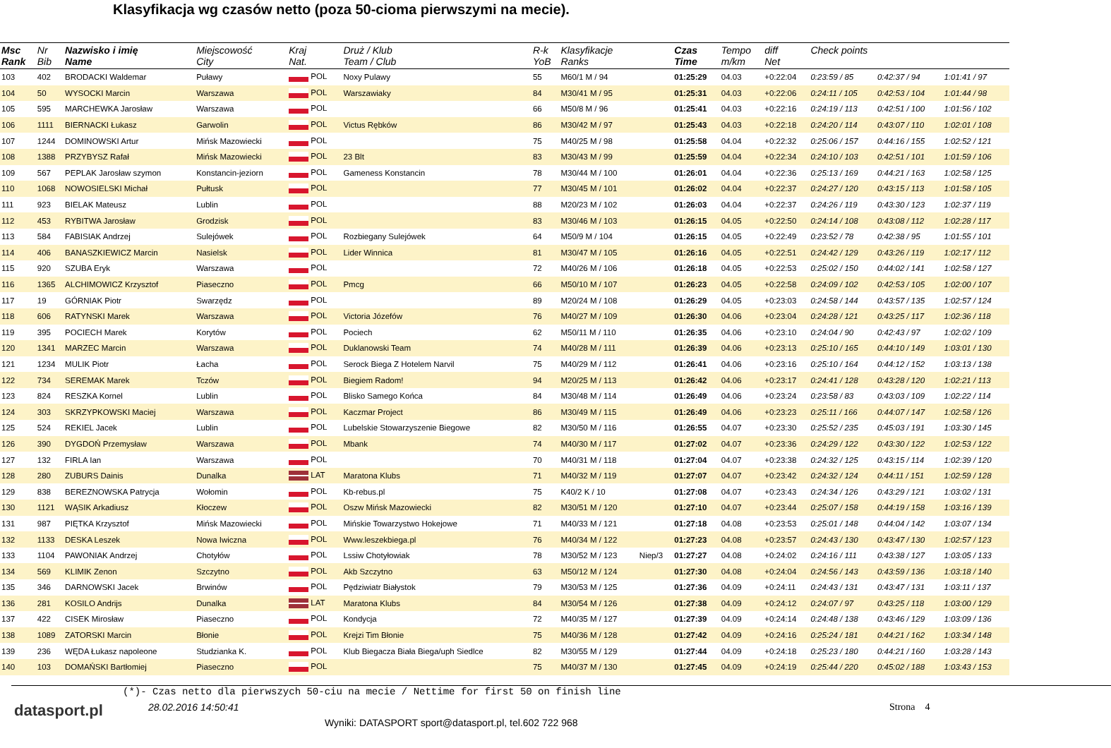Klasyfikacja wg czasów netto (poza 50-cioma pierwszymi na mecie).
| Msc Rank | Nr Bib | Nazwisko i imię Name | Miejscowość City | Kraj Nat. | Druż / Klub Team / Club | R-k YoB | Klasyfikacje Ranks | | Czas Time | Tempo m/km | diff Net | Check points | | |
| --- | --- | --- | --- | --- | --- | --- | --- | --- | --- | --- | --- | --- | --- | --- |
| 103 | 402 | BRODACKI Waldemar | Puławy | POL | Noxy Pulawy | 55 | M60/1 M / 94 | | 01:25:29 | 04.03 | +0:22:04 | 0:23:59 / 85 | 0:42:37 / 94 | 1:01:41 / 97 |
| 104 | 50 | WYSOCKI Marcin | Warszawa | POL | Warszawiaky | 84 | M30/41 M / 95 | | 01:25:31 | 04.03 | +0:22:06 | 0:24:11 / 105 | 0:42:53 / 104 | 1:01:44 / 98 |
| 105 | 595 | MARCHEWKA Jarosław | Warszawa | POL | | 66 | M50/8 M / 96 | | 01:25:41 | 04.03 | +0:22:16 | 0:24:19 / 113 | 0:42:51 / 100 | 1:01:56 / 102 |
| 106 | 1111 | BIERNACKI Łukasz | Garwolin | POL | Victus Rębków | 86 | M30/42 M / 97 | | 01:25:43 | 04.03 | +0:22:18 | 0:24:20 / 114 | 0:43:07 / 110 | 1:02:01 / 108 |
| 107 | 1244 | DOMINOWSKI Artur | Mińsk Mazowiecki | POL | | 75 | M40/25 M / 98 | | 01:25:58 | 04.04 | +0:22:32 | 0:25:06 / 157 | 0:44:16 / 155 | 1:02:52 / 121 |
| 108 | 1388 | PRZYBYSZ Rafał | Mińsk Mazowiecki | POL | 23 Blt | 83 | M30/43 M / 99 | | 01:25:59 | 04.04 | +0:22:34 | 0:24:10 / 103 | 0:42:51 / 101 | 1:01:59 / 106 |
| 109 | 567 | PEPLAK Jarosław szymon | Konstancin-jeziorn | POL | Gameness Konstancin | 78 | M30/44 M / 100 | | 01:26:01 | 04.04 | +0:22:36 | 0:25:13 / 169 | 0:44:21 / 163 | 1:02:58 / 125 |
| 110 | 1068 | NOWOSIELSKI Michał | Pułtusk | POL | | 77 | M30/45 M / 101 | | 01:26:02 | 04.04 | +0:22:37 | 0:24:27 / 120 | 0:43:15 / 113 | 1:01:58 / 105 |
| 111 | 923 | BIELAK Mateusz | Lublin | POL | | 88 | M20/23 M / 102 | | 01:26:03 | 04.04 | +0:22:37 | 0:24:26 / 119 | 0:43:30 / 123 | 1:02:37 / 119 |
| 112 | 453 | RYBITWA Jarosław | Grodzisk | POL | | 83 | M30/46 M / 103 | | 01:26:15 | 04.05 | +0:22:50 | 0:24:14 / 108 | 0:43:08 / 112 | 1:02:28 / 117 |
| 113 | 584 | FABISIAK Andrzej | Sulejówek | POL | Rozbiegany Sulejówek | 64 | M50/9 M / 104 | | 01:26:15 | 04.05 | +0:22:49 | 0:23:52 / 78 | 0:42:38 / 95 | 1:01:55 / 101 |
| 114 | 406 | BANASZKIEWICZ Marcin | Nasielsk | POL | Lider Winnica | 81 | M30/47 M / 105 | | 01:26:16 | 04.05 | +0:22:51 | 0:24:42 / 129 | 0:43:26 / 119 | 1:02:17 / 112 |
| 115 | 920 | SZUBA Eryk | Warszawa | POL | | 72 | M40/26 M / 106 | | 01:26:18 | 04.05 | +0:22:53 | 0:25:02 / 150 | 0:44:02 / 141 | 1:02:58 / 127 |
| 116 | 1365 | ALCHIMOWICZ Krzysztof | Piaseczno | POL | Pmcg | 66 | M50/10 M / 107 | | 01:26:23 | 04.05 | +0:22:58 | 0:24:09 / 102 | 0:42:53 / 105 | 1:02:00 / 107 |
| 117 | 19 | GÓRNIAK Piotr | Swarzędz | POL | | 89 | M20/24 M / 108 | | 01:26:29 | 04.05 | +0:23:03 | 0:24:58 / 144 | 0:43:57 / 135 | 1:02:57 / 124 |
| 118 | 606 | RATYNSKI Marek | Warszawa | POL | Victoria Józefów | 76 | M40/27 M / 109 | | 01:26:30 | 04.06 | +0:23:04 | 0:24:28 / 121 | 0:43:25 / 117 | 1:02:36 / 118 |
| 119 | 395 | POCIECH Marek | Korytów | POL | Pociech | 62 | M50/11 M / 110 | | 01:26:35 | 04.06 | +0:23:10 | 0:24:04 / 90 | 0:42:43 / 97 | 1:02:02 / 109 |
| 120 | 1341 | MARZEC Marcin | Warszawa | POL | Duklanowski Team | 74 | M40/28 M / 111 | | 01:26:39 | 04.06 | +0:23:13 | 0:25:10 / 165 | 0:44:10 / 149 | 1:03:01 / 130 |
| 121 | 1234 | MULIK Piotr | Łacha | POL | Serock Biega Z Hotelem Narvil | 75 | M40/29 M / 112 | | 01:26:41 | 04.06 | +0:23:16 | 0:25:10 / 164 | 0:44:12 / 152 | 1:03:13 / 138 |
| 122 | 734 | SEREMAK Marek | Tczów | POL | Biegiem Radom! | 94 | M20/25 M / 113 | | 01:26:42 | 04.06 | +0:23:17 | 0:24:41 / 128 | 0:43:28 / 120 | 1:02:21 / 113 |
| 123 | 824 | RESZKA Kornel | Lublin | POL | Blisko Samego Końca | 84 | M30/48 M / 114 | | 01:26:49 | 04.06 | +0:23:24 | 0:23:58 / 83 | 0:43:03 / 109 | 1:02:22 / 114 |
| 124 | 303 | SKRZYPKOWSKI Maciej | Warszawa | POL | Kaczmar Project | 86 | M30/49 M / 115 | | 01:26:49 | 04.06 | +0:23:23 | 0:25:11 / 166 | 0:44:07 / 147 | 1:02:58 / 126 |
| 125 | 524 | REKIEL Jacek | Lublin | POL | Lubelskie Stowarzyszenie Biegowe | 82 | M30/50 M / 116 | | 01:26:55 | 04.07 | +0:23:30 | 0:25:52 / 235 | 0:45:03 / 191 | 1:03:30 / 145 |
| 126 | 390 | DYGDOŃ Przemysław | Warszawa | POL | Mbank | 74 | M40/30 M / 117 | | 01:27:02 | 04.07 | +0:23:36 | 0:24:29 / 122 | 0:43:30 / 122 | 1:02:53 / 122 |
| 127 | 132 | FIRLA Ian | Warszawa | POL | | 70 | M40/31 M / 118 | | 01:27:04 | 04.07 | +0:23:38 | 0:24:32 / 125 | 0:43:15 / 114 | 1:02:39 / 120 |
| 128 | 280 | ZUBURS Dainis | Dunalka | LAT | Maratona Klubs | 71 | M40/32 M / 119 | | 01:27:07 | 04.07 | +0:23:42 | 0:24:32 / 124 | 0:44:11 / 151 | 1:02:59 / 128 |
| 129 | 838 | BEREZNOWSKA Patrycja | Wołomin | POL | Kb-rebus.pl | 75 | K40/2 K / 10 | | 01:27:08 | 04.07 | +0:23:43 | 0:24:34 / 126 | 0:43:29 / 121 | 1:03:02 / 131 |
| 130 | 1121 | WĄSIK Arkadiusz | Kłoczew | POL | Oszw Mińsk Mazowiecki | 82 | M30/51 M / 120 | | 01:27:10 | 04.07 | +0:23:44 | 0:25:07 / 158 | 0:44:19 / 158 | 1:03:16 / 139 |
| 131 | 987 | PIĘTKA Krzysztof | Mińsk Mazowiecki | POL | Mińskie Towarzystwo Hokejowe | 71 | M40/33 M / 121 | | 01:27:18 | 04.08 | +0:23:53 | 0:25:01 / 148 | 0:44:04 / 142 | 1:03:07 / 134 |
| 132 | 1133 | DESKA Leszek | Nowa Iwiczna | POL | Www.leszekbiega.pl | 76 | M40/34 M / 122 | | 01:27:23 | 04.08 | +0:23:57 | 0:24:43 / 130 | 0:43:47 / 130 | 1:02:57 / 123 |
| 133 | 1104 | PAWONIAK Andrzej | Chotyłów | POL | Lssiw Chotyłowiak | 78 | M30/52 M / 123 | Niep/3 | 01:27:27 | 04.08 | +0:24:02 | 0:24:16 / 111 | 0:43:38 / 127 | 1:03:05 / 133 |
| 134 | 569 | KLIMIK Zenon | Szczytno | POL | Akb Szczytno | 63 | M50/12 M / 124 | | 01:27:30 | 04.08 | +0:24:04 | 0:24:56 / 143 | 0:43:59 / 136 | 1:03:18 / 140 |
| 135 | 346 | DARNOWSKI Jacek | Brwinów | POL | Pędziwiatr Białystok | 79 | M30/53 M / 125 | | 01:27:36 | 04.09 | +0:24:11 | 0:24:43 / 131 | 0:43:47 / 131 | 1:03:11 / 137 |
| 136 | 281 | KOSILO Andrijs | Dunalka | LAT | Maratona Klubs | 84 | M30/54 M / 126 | | 01:27:38 | 04.09 | +0:24:12 | 0:24:07 / 97 | 0:43:25 / 118 | 1:03:00 / 129 |
| 137 | 422 | CISEK Mirosław | Piaseczno | POL | Kondycja | 72 | M40/35 M / 127 | | 01:27:39 | 04.09 | +0:24:14 | 0:24:48 / 138 | 0:43:46 / 129 | 1:03:09 / 136 |
| 138 | 1089 | ZATORSKI Marcin | Błonie | POL | Krejzi Tim Błonie | 75 | M40/36 M / 128 | | 01:27:42 | 04.09 | +0:24:16 | 0:25:24 / 181 | 0:44:21 / 162 | 1:03:34 / 148 |
| 139 | 236 | WĘDA Łukasz napoleone | Studzianka K. | POL | Klub Biegacza Biała Biega/uph Siedlce | 82 | M30/55 M / 129 | | 01:27:44 | 04.09 | +0:24:18 | 0:25:23 / 180 | 0:44:21 / 160 | 1:03:28 / 143 |
| 140 | 103 | DOMAŃSKI Bartłomiej | Piaseczno | POL | | 75 | M40/37 M / 130 | | 01:27:45 | 04.09 | +0:24:19 | 0:25:44 / 220 | 0:45:02 / 188 | 1:03:43 / 153 |
(*)- Czas netto dla pierwszych 50-ciu na mecie / Nettime for first 50 on finish line
datasport.pl
28.02.2016 14:50:41
Wyniki: DATASPORT sport@datasport.pl, tel.602 722 968
Strona 4